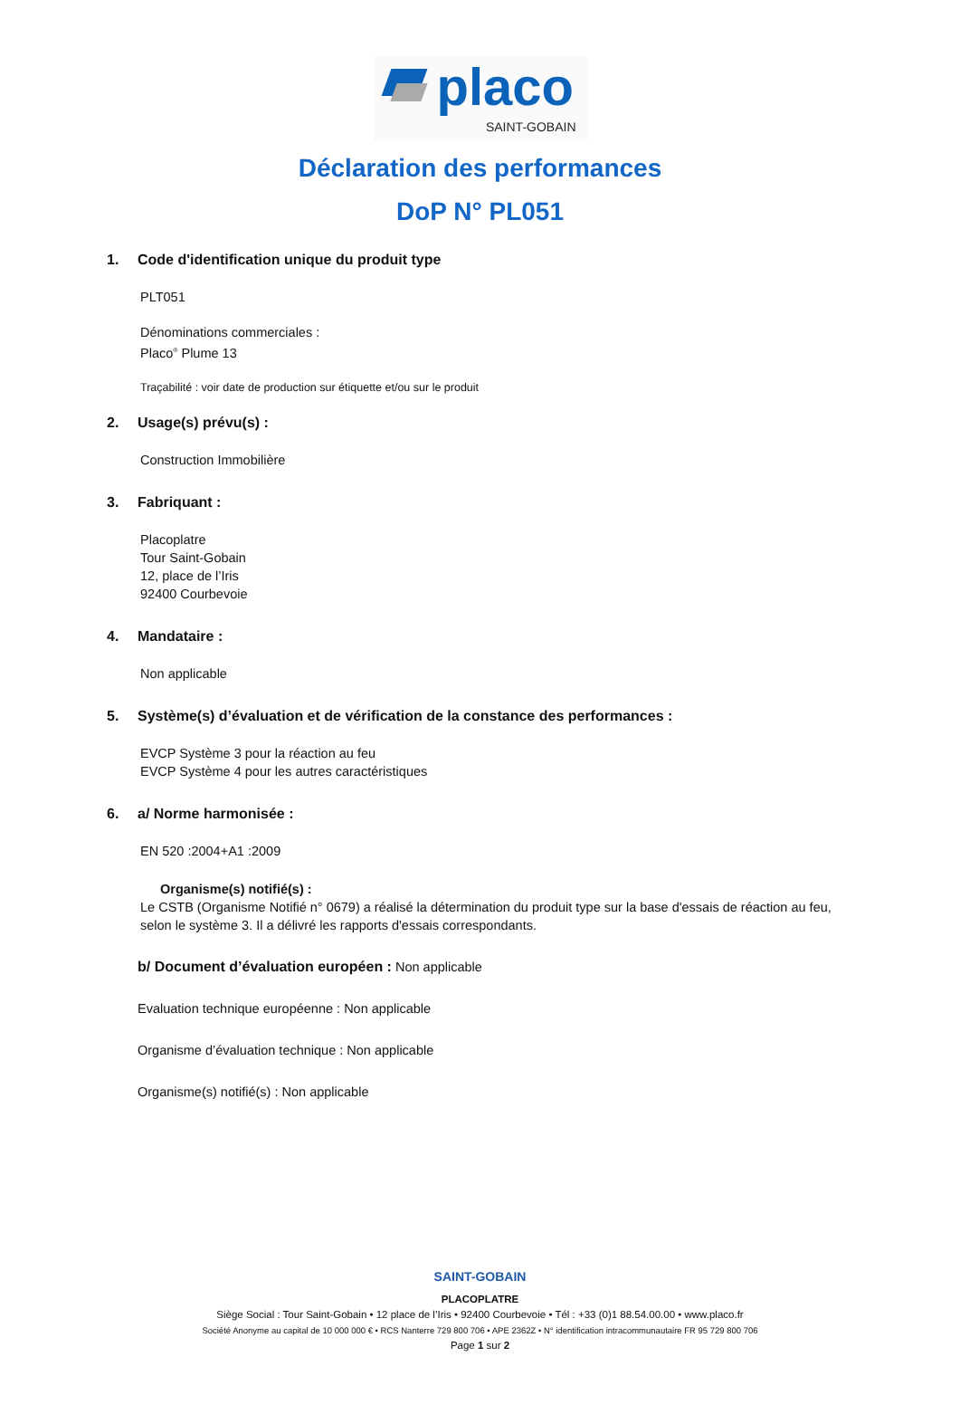placo
SAINT-GOBAIN
Déclaration des performances
DoP N° PL051
1. Code d'identification unique du produit type
PLT051
Dénominations commerciales :
Placo<sup>®</sup> Plume 13
Traçabilité : voir date de production sur étiquette et/ou sur le produit
2. Usage(s) prévu(s) :
Construction Immobilière
3. Fabriquant :
Placoplatre
Tour Saint-Gobain
12, place de l’Iris
92400 Courbevoie
4. Mandataire :
Non applicable
5. Système(s) d’évaluation et de vérification de la constance des performances :
EVCP Système 3 pour la réaction au feu
EVCP Système 4 pour les autres caractéristiques
6. a/ Norme harmonisée :
EN 520 :2004+A1 :2009
Organisme(s) notifié(s) :
Le CSTB (Organisme Notifié n° 0679) a réalisé la détermination du produit type sur la base d'essais de réaction au feu, selon le système 3. Il a délivré les rapports d'essais correspondants.
b/ Document d’évaluation européen : Non applicable
Evaluation technique européenne : Non applicable
Organisme d’évaluation technique : Non applicable
Organisme(s) notifié(s) : Non applicable
SAINT-GOBAIN
PLACOPLATRE
Siège Social : Tour Saint-Gobain • 12 place de l’Iris • 92400 Courbevoie • Tél : +33 (0)1 88.54.00.00 • www.placo.fr
Société Anonyme au capital de 10 000 000 € • RCS Nanterre 729 800 706 • APE 2362Z • N° identification intracommunautaire FR 95 729 800 706
Page 1 sur 2